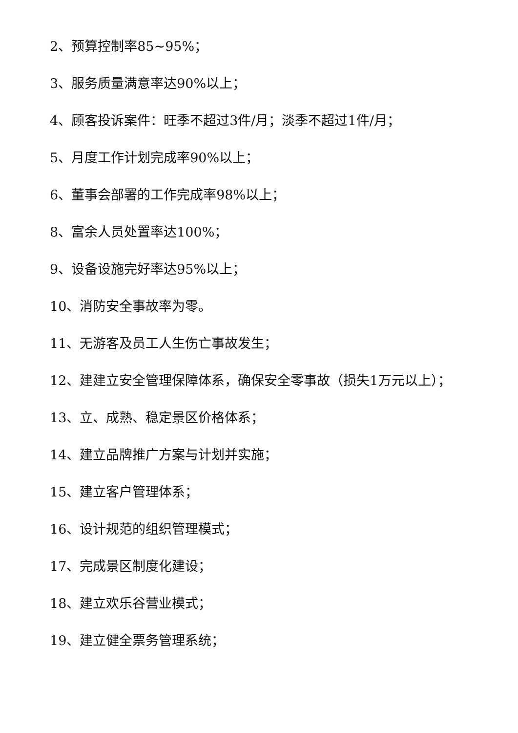2、预算控制率85~95%；
3、服务质量满意率达90%以上；
4、顾客投诉案件：旺季不超过3件/月；淡季不超过1件/月；
5、月度工作计划完成率90%以上；
6、董事会部署的工作完成率98%以上；
8、富余人员处置率达100%；
9、设备设施完好率达95%以上；
10、消防安全事故率为零。
11、无游客及员工人生伤亡事故发生；
12、建建立安全管理保障体系，确保安全零事故（损失1万元以上）；
13、立、成熟、稳定景区价格体系；
14、建立品牌推广方案与计划并实施；
15、建立客户管理体系；
16、设计规范的组织管理模式；
17、完成景区制度化建设；
18、建立欢乐谷营业模式；
19、建立健全票务管理系统；